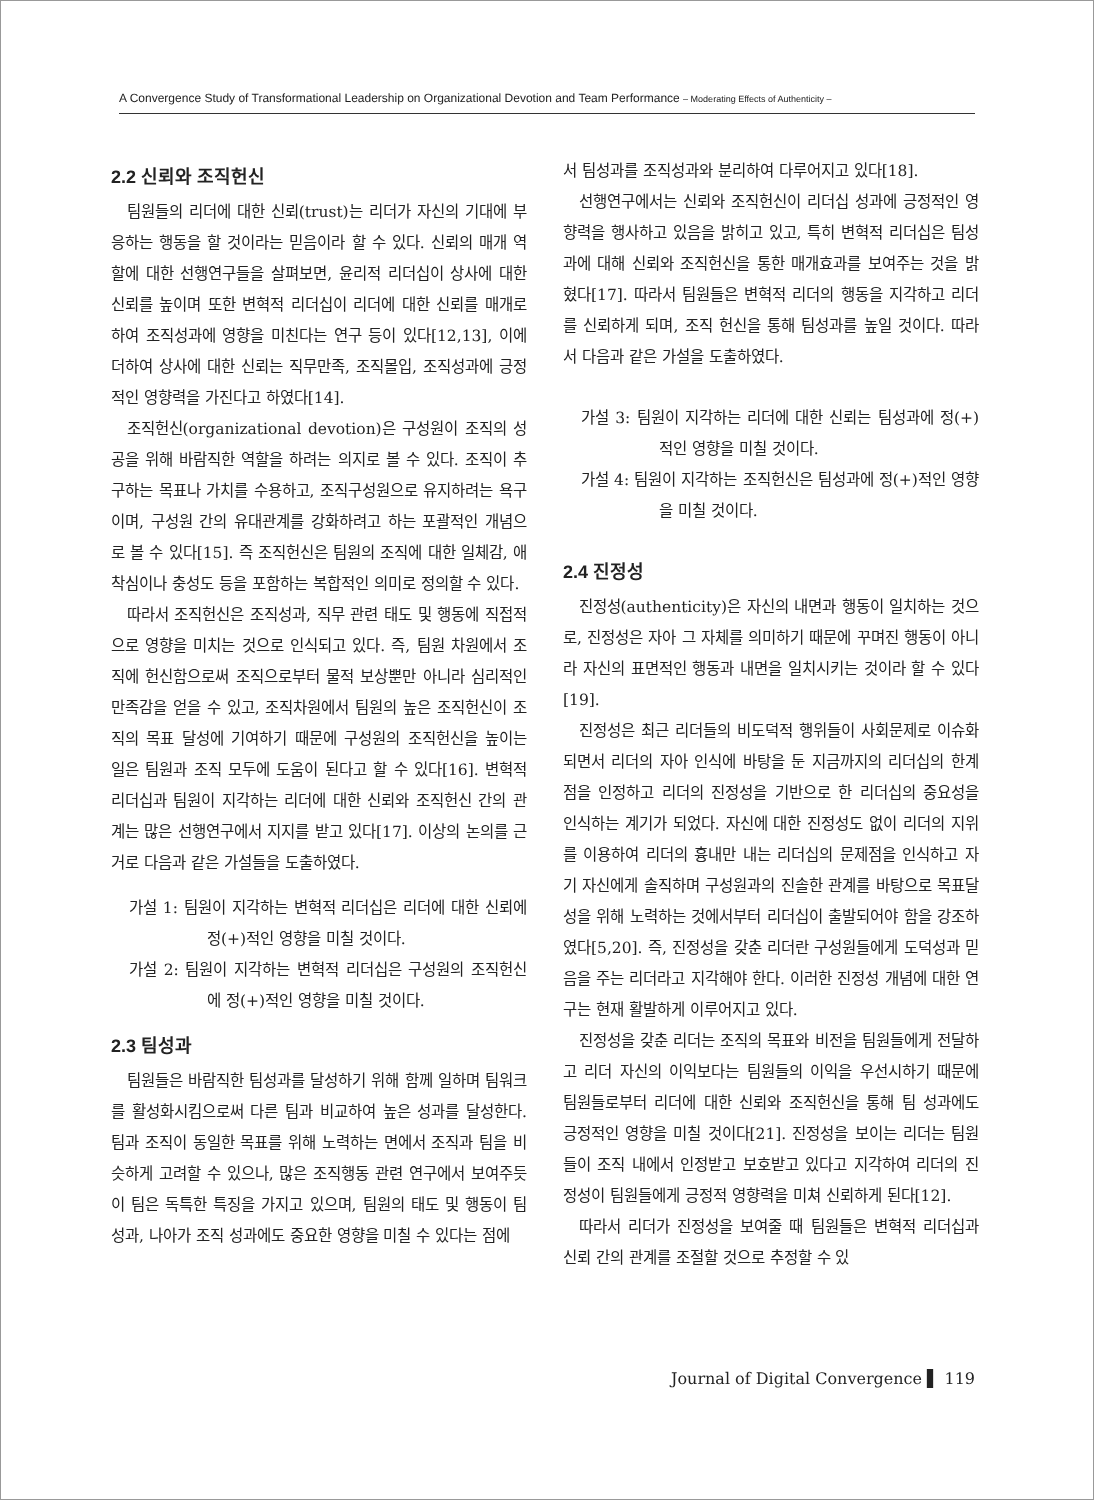A Convergence Study of Transformational Leadership on Organizational Devotion and Team Performance – Moderating Effects of Authenticity –
2.2 신뢰와 조직헌신
팀원들의 리더에 대한 신뢰(trust)는 리더가 자신의 기대에 부응하는 행동을 할 것이라는 믿음이라 할 수 있다. 신뢰의 매개 역할에 대한 선행연구들을 살펴보면, 윤리적 리더십이 상사에 대한 신뢰를 높이며 또한 변혁적 리더십이 리더에 대한 신뢰를 매개로 하여 조직성과에 영향을 미친다는 연구 등이 있다[12,13], 이에 더하여 상사에 대한 신뢰는 직무만족, 조직몰입, 조직성과에 긍정적인 영향력을 가진다고 하였다[14].
조직헌신(organizational devotion)은 구성원이 조직의 성공을 위해 바람직한 역할을 하려는 의지로 볼 수 있다. 조직이 추구하는 목표나 가치를 수용하고, 조직구성원으로 유지하려는 욕구이며, 구성원 간의 유대관계를 강화하려고 하는 포괄적인 개념으로 볼 수 있다[15]. 즉 조직헌신은 팀원의 조직에 대한 일체감, 애착심이나 충성도 등을 포함하는 복합적인 의미로 정의할 수 있다.
따라서 조직헌신은 조직성과, 직무 관련 태도 및 행동에 직접적으로 영향을 미치는 것으로 인식되고 있다. 즉, 팀원 차원에서 조직에 헌신함으로써 조직으로부터 물적 보상뿐만 아니라 심리적인 만족감을 얻을 수 있고, 조직차원에서 팀원의 높은 조직헌신이 조직의 목표 달성에 기여하기 때문에 구성원의 조직헌신을 높이는 일은 팀원과 조직 모두에 도움이 된다고 할 수 있다[16]. 변혁적 리더십과 팀원이 지각하는 리더에 대한 신뢰와 조직헌신 간의 관계는 많은 선행연구에서 지지를 받고 있다[17]. 이상의 논의를 근거로 다음과 같은 가설들을 도출하였다.
가설 1: 팀원이 지각하는 변혁적 리더십은 리더에 대한 신뢰에 정(+)적인 영향을 미칠 것이다.
가설 2: 팀원이 지각하는 변혁적 리더십은 구성원의 조직헌신에 정(+)적인 영향을 미칠 것이다.
2.3 팀성과
팀원들은 바람직한 팀성과를 달성하기 위해 함께 일하며 팀워크를 활성화시킴으로써 다른 팀과 비교하여 높은 성과를 달성한다. 팀과 조직이 동일한 목표를 위해 노력하는 면에서 조직과 팀을 비슷하게 고려할 수 있으나, 많은 조직행동 관련 연구에서 보여주듯이 팀은 독특한 특징을 가지고 있으며, 팀원의 태도 및 행동이 팀성과, 나아가 조직 성과에도 중요한 영향을 미칠 수 있다는 점에
서 팀성과를 조직성과와 분리하여 다루어지고 있다[18].
선행연구에서는 신뢰와 조직헌신이 리더십 성과에 긍정적인 영향력을 행사하고 있음을 밝히고 있고, 특히 변혁적 리더십은 팀성과에 대해 신뢰와 조직헌신을 통한 매개효과를 보여주는 것을 밝혔다[17]. 따라서 팀원들은 변혁적 리더의 행동을 지각하고 리더를 신뢰하게 되며, 조직 헌신을 통해 팀성과를 높일 것이다. 따라서 다음과 같은 가설을 도출하였다.
가설 3: 팀원이 지각하는 리더에 대한 신뢰는 팀성과에 정(+)적인 영향을 미칠 것이다.
가설 4: 팀원이 지각하는 조직헌신은 팀성과에 정(+)적인 영향을 미칠 것이다.
2.4 진정성
진정성(authenticity)은 자신의 내면과 행동이 일치하는 것으로, 진정성은 자아 그 자체를 의미하기 때문에 꾸며진 행동이 아니라 자신의 표면적인 행동과 내면을 일치시키는 것이라 할 수 있다[19].
진정성은 최근 리더들의 비도덕적 행위들이 사회문제로 이슈화되면서 리더의 자아 인식에 바탕을 둔 지금까지의 리더십의 한계점을 인정하고 리더의 진정성을 기반으로 한 리더십의 중요성을 인식하는 계기가 되었다. 자신에 대한 진정성도 없이 리더의 지위를 이용하여 리더의 흉내만 내는 리더십의 문제점을 인식하고 자기 자신에게 솔직하며 구성원과의 진솔한 관계를 바탕으로 목표달성을 위해 노력하는 것에서부터 리더십이 출발되어야 함을 강조하였다[5,20]. 즉, 진정성을 갖춘 리더란 구성원들에게 도덕성과 믿음을 주는 리더라고 지각해야 한다. 이러한 진정성 개념에 대한 연구는 현재 활발하게 이루어지고 있다.
진정성을 갖춘 리더는 조직의 목표와 비전을 팀원들에게 전달하고 리더 자신의 이익보다는 팀원들의 이익을 우선시하기 때문에 팀원들로부터 리더에 대한 신뢰와 조직헌신을 통해 팀 성과에도 긍정적인 영향을 미칠 것이다[21]. 진정성을 보이는 리더는 팀원들이 조직 내에서 인정받고 보호받고 있다고 지각하여 리더의 진정성이 팀원들에게 긍정적 영향력을 미쳐 신뢰하게 된다[12].
따라서 리더가 진정성을 보여줄 때 팀원들은 변혁적 리더십과 신뢰 간의 관계를 조절할 것으로 추정할 수 있
Journal of Digital Convergence ▌ 119